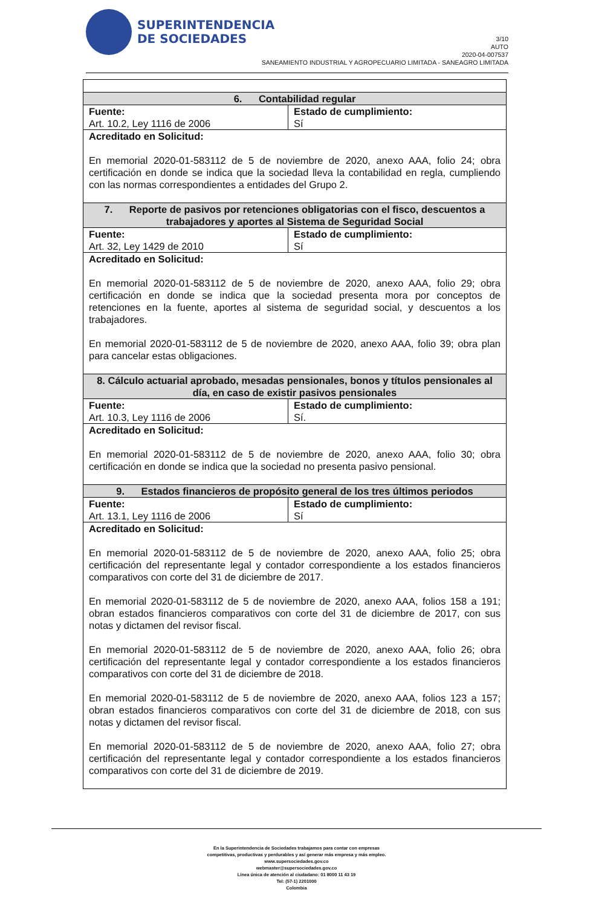SUPERINTENDENCIA
DE SOCIEDADES
3/10
AUTO
2020-04-007537
SANEAMIENTO INDUSTRIAL Y AGROPECUARIO LIMITADA - SANEAGRO LIMITADA
| 6. Contabilidad regular | |
| Fuente: Art. 10.2, Ley 1116 de 2006 | Estado de cumplimiento: Sí |
| Acreditado en Solicitud: En memorial 2020-01-583112 de 5 de noviembre de 2020, anexo AAA, folio 24; obra certificación en donde se indica que la sociedad lleva la contabilidad en regla, cumpliendo con las normas correspondientes a entidades del Grupo 2. | |
| 7. Reporte de pasivos por retenciones obligatorias con el fisco, descuentos a trabajadores y aportes al Sistema de Seguridad Social | |
| Fuente: Art. 32, Ley 1429 de 2010 | Estado de cumplimiento: Sí |
| Acreditado en Solicitud: En memorial 2020-01-583112 de 5 de noviembre de 2020, anexo AAA, folio 29; obra certificación en donde se indica que la sociedad presenta mora por conceptos de retenciones en la fuente, aportes al sistema de seguridad social, y descuentos a los trabajadores. En memorial 2020-01-583112 de 5 de noviembre de 2020, anexo AAA, folio 39; obra plan para cancelar estas obligaciones. | |
| 8. Cálculo actuarial aprobado, mesadas pensionales, bonos y títulos pensionales al día, en caso de existir pasivos pensionales | |
| Fuente: Art. 10.3, Ley 1116 de 2006 | Estado de cumplimiento: Sí. |
| Acreditado en Solicitud: En memorial 2020-01-583112 de 5 de noviembre de 2020, anexo AAA, folio 30; obra certificación en donde se indica que la sociedad no presenta pasivo pensional. | |
| 9. Estados financieros de propósito general de los tres últimos periodos | |
| Fuente: Art. 13.1, Ley 1116 de 2006 | Estado de cumplimiento: Sí |
| Acreditado en Solicitud: En memorial 2020-01-583112 de 5 de noviembre de 2020, anexo AAA, folio 25; obra certificación del representante legal y contador correspondiente a los estados financieros comparativos con corte del 31 de diciembre de 2017. En memorial 2020-01-583112 de 5 de noviembre de 2020, anexo AAA, folios 158 a 191; obran estados financieros comparativos con corte del 31 de diciembre de 2017, con sus notas y dictamen del revisor fiscal. En memorial 2020-01-583112 de 5 de noviembre de 2020, anexo AAA, folio 26; obra certificación del representante legal y contador correspondiente a los estados financieros comparativos con corte del 31 de diciembre de 2018. En memorial 2020-01-583112 de 5 de noviembre de 2020, anexo AAA, folios 123 a 157; obran estados financieros comparativos con corte del 31 de diciembre de 2018, con sus notas y dictamen del revisor fiscal. En memorial 2020-01-583112 de 5 de noviembre de 2020, anexo AAA, folio 27; obra certificación del representante legal y contador correspondiente a los estados financieros comparativos con corte del 31 de diciembre de 2019. | |
En la Superintendencia de Sociedades trabajamos para contar con empresas
competitivas, productivas y perdurables y así generar más empresa y más empleo.
www.supersociedades.gov.co
webmaster@supersociedades.gov.co
Línea única de atención al ciudadano: 01 8000 11 43 19
Tel: (57-1) 2201000
Colombia